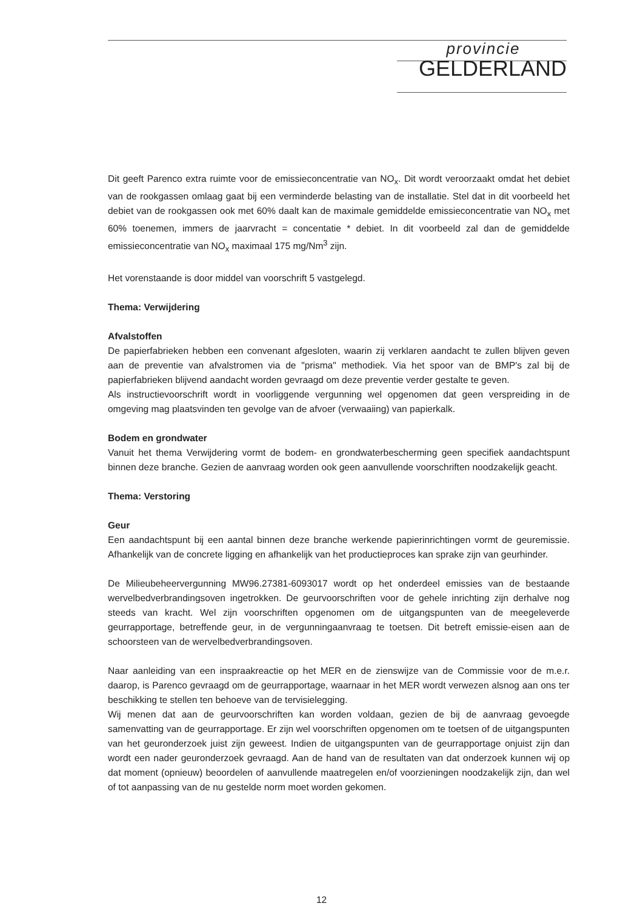provincie
GELDERLAND
Dit geeft Parenco extra ruimte voor de emissieconcentratie van NO<sub>x</sub>. Dit wordt veroorzaakt omdat het debiet van de rookgassen omlaag gaat bij een verminderde belasting van de installatie. Stel dat in dit voorbeeld het debiet van de rookgassen ook met 60% daalt kan de maximale gemiddelde emissieconcentratie van NO<sub>x</sub> met 60% toenemen, immers de jaarvracht = concentatie * debiet. In dit voorbeeld zal dan de gemiddelde emissieconcentratie van NO<sub>x</sub> maximaal 175 mg/Nm<sup>3</sup> zijn.
Het vorenstaande is door middel van voorschrift 5 vastgelegd.
Thema: Verwijdering
Afvalstoffen
De papierfabrieken hebben een convenant afgesloten, waarin zij verklaren aandacht te zullen blijven geven aan de preventie van afvalstromen via de "prisma" methodiek. Via het spoor van de BMP's zal bij de papierfabrieken blijvend aandacht worden gevraagd om deze preventie verder gestalte te geven.
Als instructievoorschrift wordt in voorliggende vergunning wel opgenomen dat geen verspreiding in de omgeving mag plaatsvinden ten gevolge van de afvoer (verwaaiing) van papierkalk.
Bodem en grondwater
Vanuit het thema Verwijdering vormt de bodem- en grondwaterbescherming geen specifiek aandachtspunt binnen deze branche. Gezien de aanvraag worden ook geen aanvullende voorschriften noodzakelijk geacht.
Thema: Verstoring
Geur
Een aandachtspunt bij een aantal binnen deze branche werkende papierinrichtingen vormt de geuremissie. Afhankelijk van de concrete ligging en afhankelijk van het productieproces kan sprake zijn van geurhinder.
De Milieubeheervergunning MW96.27381-6093017 wordt op het onderdeel emissies van de bestaande wervelbedverbrandingsoven ingetrokken. De geurvoorschriften voor de gehele inrichting zijn derhalve nog steeds van kracht. Wel zijn voorschriften opgenomen om de uitgangspunten van de meegeleverde geurrapportage, betreffende geur, in de vergunningaanvraag te toetsen. Dit betreft emissie-eisen aan de schoorsteen van de wervelbedverbrandingsoven.
Naar aanleiding van een inspraakreactie op het MER en de zienswijze van de Commissie voor de m.e.r. daarop, is Parenco gevraagd om de geurrapportage, waarnaar in het MER wordt verwezen alsnog aan ons ter beschikking te stellen ten behoeve van de tervisielegging.
Wij menen dat aan de geurvoorschriften kan worden voldaan, gezien de bij de aanvraag gevoegde samenvatting van de geurrapportage. Er zijn wel voorschriften opgenomen om te toetsen of de uitgangspunten van het geuronderzoek juist zijn geweest. Indien de uitgangspunten van de geurrapportage onjuist zijn dan wordt een nader geuronderzoek gevraagd. Aan de hand van de resultaten van dat onderzoek kunnen wij op dat moment (opnieuw) beoordelen of aanvullende maatregelen en/of voorzieningen noodzakelijk zijn, dan wel of tot aanpassing van de nu gestelde norm moet worden gekomen.
12